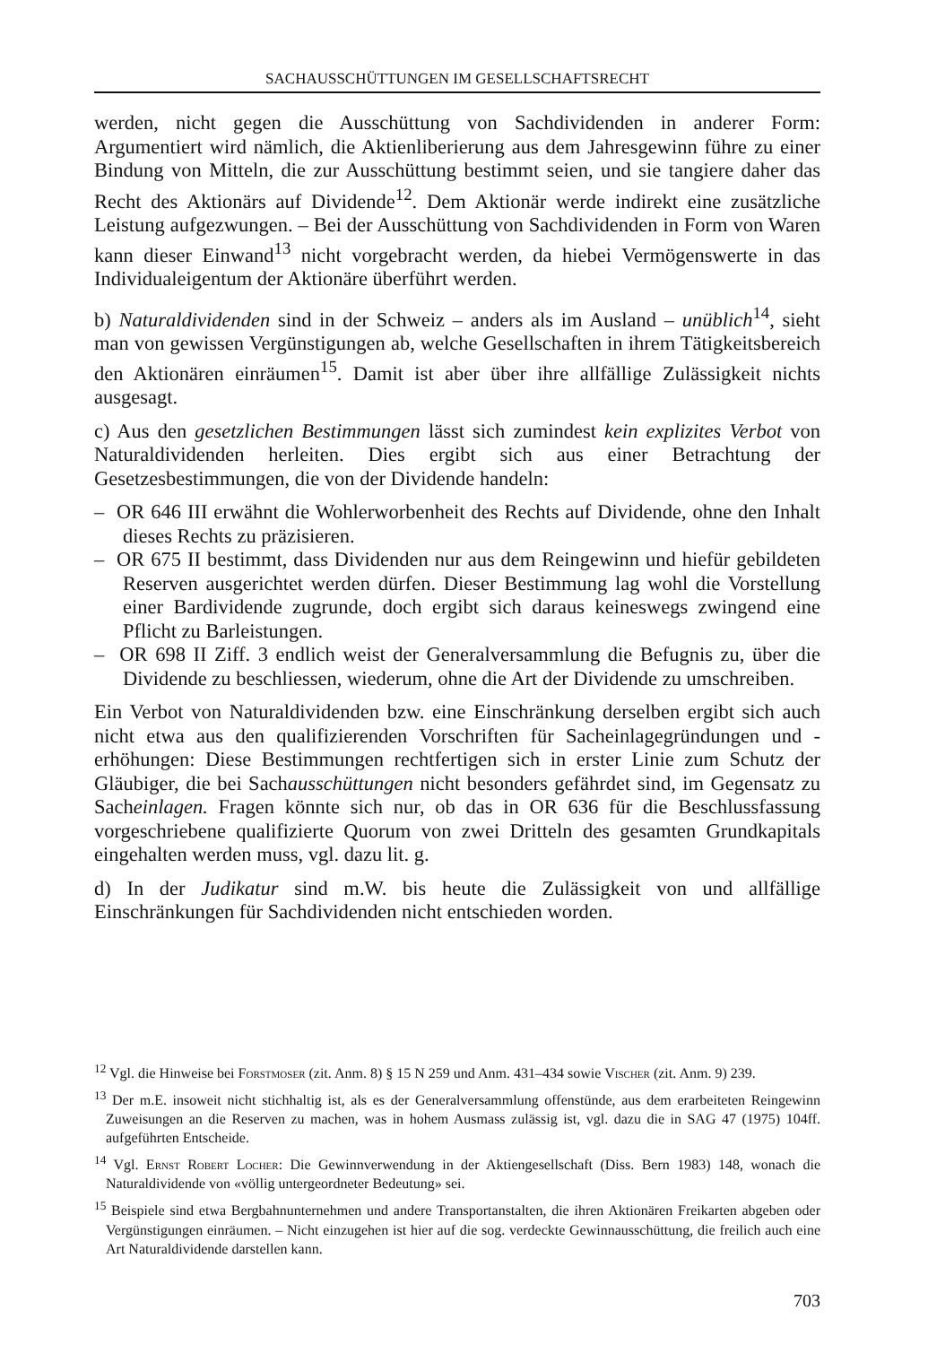SACHAUSSCHÜTTUNGEN IM GESELLSCHAFTSRECHT
werden, nicht gegen die Ausschüttung von Sachdividenden in anderer Form: Argumentiert wird nämlich, die Aktienliberierung aus dem Jahresgewinn führe zu einer Bindung von Mitteln, die zur Ausschüttung bestimmt seien, und sie tangiere daher das Recht des Aktionärs auf Dividende<sup>12</sup>. Dem Aktionär werde indirekt eine zusätzliche Leistung aufgezwungen. – Bei der Ausschüttung von Sachdividenden in Form von Waren kann dieser Einwand<sup>13</sup> nicht vorgebracht werden, da hiebei Vermögenswerte in das Individualeigentum der Aktionäre überführt werden.
b) Naturaldividenden sind in der Schweiz – anders als im Ausland – unüblich<sup>14</sup>, sieht man von gewissen Vergünstigungen ab, welche Gesellschaften in ihrem Tätigkeitsbereich den Aktionären einräumen<sup>15</sup>. Damit ist aber über ihre allfällige Zulässigkeit nichts ausgesagt.
c) Aus den gesetzlichen Bestimmungen lässt sich zumindest kein explizites Verbot von Naturaldividenden herleiten. Dies ergibt sich aus einer Betrachtung der Gesetzesbestimmungen, die von der Dividende handeln:
– OR 646 III erwähnt die Wohlerworbenheit des Rechts auf Dividende, ohne den Inhalt dieses Rechts zu präzisieren.
– OR 675 II bestimmt, dass Dividenden nur aus dem Reingewinn und hiefür gebildeten Reserven ausgerichtet werden dürfen. Dieser Bestimmung lag wohl die Vorstellung einer Bardividende zugrunde, doch ergibt sich daraus keineswegs zwingend eine Pflicht zu Barleistungen.
– OR 698 II Ziff. 3 endlich weist der Generalversammlung die Befugnis zu, über die Dividende zu beschliessen, wiederum, ohne die Art der Dividende zu umschreiben.
Ein Verbot von Naturaldividenden bzw. eine Einschränkung derselben ergibt sich auch nicht etwa aus den qualifizierenden Vorschriften für Sacheinlagegründungen und -erhöhungen: Diese Bestimmungen rechtfertigen sich in erster Linie zum Schutz der Gläubiger, die bei Sachausschüttungen nicht besonders gefährdet sind, im Gegensatz zu Sacheinlagen. Fragen könnte sich nur, ob das in OR 636 für die Beschlussfassung vorgeschriebene qualifizierte Quorum von zwei Dritteln des gesamten Grundkapitals eingehalten werden muss, vgl. dazu lit. g.
d) In der Judikatur sind m.W. bis heute die Zulässigkeit von und allfällige Einschränkungen für Sachdividenden nicht entschieden worden.
<sup>12</sup> Vgl. die Hinweise bei Forstmoser (zit. Anm. 8) § 15 N 259 und Anm. 431–434 sowie Vischer (zit. Anm. 9) 239.
<sup>13</sup> Der m.E. insoweit nicht stichhaltig ist, als es der Generalversammlung offenstünde, aus dem erarbeiteten Reingewinn Zuweisungen an die Reserven zu machen, was in hohem Ausmass zulässig ist, vgl. dazu die in SAG 47 (1975) 104ff. aufgeführten Entscheide.
<sup>14</sup> Vgl. Ernst Robert Locher: Die Gewinnverwendung in der Aktiengesellschaft (Diss. Bern 1983) 148, wonach die Naturaldividende von «völlig untergeordneter Bedeutung» sei.
<sup>15</sup> Beispiele sind etwa Bergbahnunternehmen und andere Transportanstalten, die ihren Aktionären Freikarten abgeben oder Vergünstigungen einräumen. – Nicht einzugehen ist hier auf die sog. verdeckte Gewinnausschüttung, die freilich auch eine Art Naturaldividende darstellen kann.
703